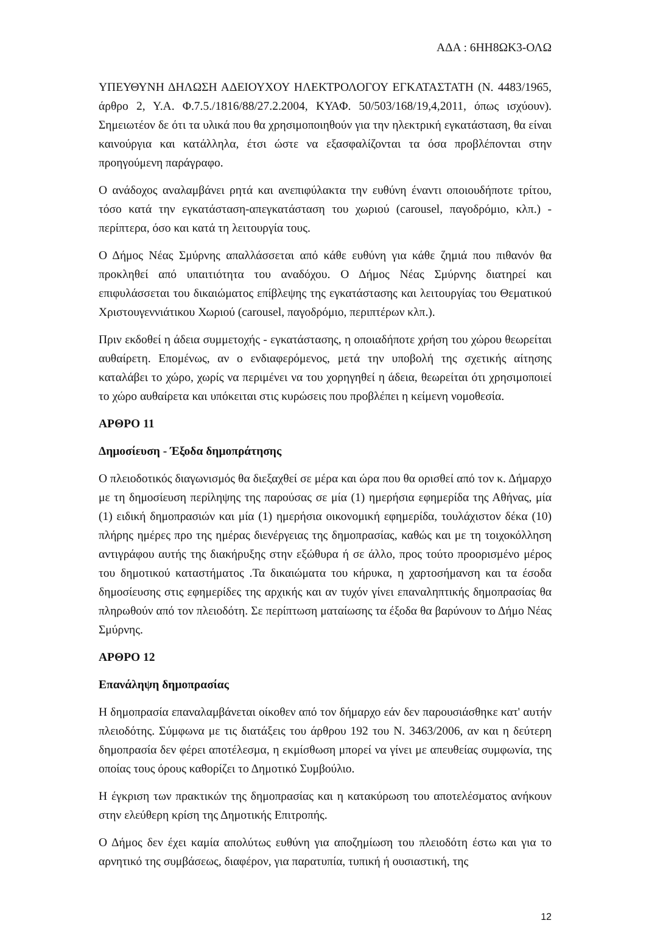ΑΔΑ : 6ΗΗ8ΩΚ3-ΟΛΩ
ΥΠΕΥΘΥΝΗ ΔΗΛΩΣΗ ΑΔΕΙΟΥΧΟΥ ΗΛΕΚΤΡΟΛΟΓΟΥ ΕΓΚΑΤΑΣΤΑΤΗ (Ν. 4483/1965, άρθρο 2, Υ.Α. Φ.7.5./1816/88/27.2.2004, ΚΥΑΦ. 50/503/168/19,4,2011, όπως ισχύουν). Σημειωτέον δε ότι τα υλικά που θα χρησιμοποιηθούν για την ηλεκτρική εγκατάσταση, θα είναι καινούργια και κατάλληλα, έτσι ώστε να εξασφαλίζονται τα όσα προβλέπονται στην προηγούμενη παράγραφο.
Ο ανάδοχος αναλαμβάνει ρητά και ανεπιφύλακτα την ευθύνη έναντι οποιουδήποτε τρίτου, τόσο κατά την εγκατάσταση-απεγκατάσταση του χωριού (carousel, παγοδρόμιο, κλπ.) - περίπτερα, όσο και κατά τη λειτουργία τους.
Ο Δήμος Νέας Σμύρνης απαλλάσσεται από κάθε ευθύνη για κάθε ζημιά που πιθανόν θα προκληθεί από υπαιτιότητα του αναδόχου. Ο Δήμος Νέας Σμύρνης διατηρεί και επιφυλάσσεται του δικαιώματος επίβλεψης της εγκατάστασης και λειτουργίας του Θεματικού Χριστουγεννιάτικου Χωριού (carousel, παγοδρόμιο, περιπτέρων κλπ.).
Πριν εκδοθεί η άδεια συμμετοχής - εγκατάστασης, η οποιαδήποτε χρήση του χώρου θεωρείται αυθαίρετη. Επομένως, αν ο ενδιαφερόμενος, μετά την υποβολή της σχετικής αίτησης καταλάβει το χώρο, χωρίς να περιμένει να του χορηγηθεί η άδεια, θεωρείται ότι χρησιμοποιεί το χώρο αυθαίρετα και υπόκειται στις κυρώσεις που προβλέπει η κείμενη νομοθεσία.
ΑΡΘΡΟ 11
Δημοσίευση - Έξοδα δημοπράτησης
Ο πλειοδοτικός διαγωνισμός θα διεξαχθεί σε μέρα και ώρα που θα ορισθεί από τον κ. Δήμαρχο με τη δημοσίευση περίληψης της παρούσας σε μία (1) ημερήσια εφημερίδα της Αθήνας, μία (1) ειδική δημοπρασιών και μία (1) ημερήσια οικονομική εφημερίδα, τουλάχιστον δέκα (10) πλήρης ημέρες προ της ημέρας διενέργειας της δημοπρασίας, καθώς και με τη τοιχοκόλληση αντιγράφου αυτής της διακήρυξης στην εξώθυρα ή σε άλλο, προς τούτο προορισμένο μέρος του δημοτικού καταστήματος .Τα δικαιώματα του κήρυκα, η χαρτοσήμανση και τα έσοδα δημοσίευσης στις εφημερίδες της αρχικής και αν τυχόν γίνει επαναληπτικής δημοπρασίας θα πληρωθούν από τον πλειοδότη. Σε περίπτωση ματαίωσης τα έξοδα θα βαρύνουν το Δήμο Νέας Σμύρνης.
ΑΡΘΡΟ 12
Επανάληψη δημοπρασίας
Η δημοπρασία επαναλαμβάνεται οίκοθεν από τον δήμαρχο εάν δεν παρουσιάσθηκε κατ' αυτήν πλειοδότης. Σύμφωνα με τις διατάξεις του άρθρου 192 του Ν. 3463/2006, αν και η δεύτερη δημοπρασία δεν φέρει αποτέλεσμα, η εκμίσθωση μπορεί να γίνει με απευθείας συμφωνία, της οποίας τους όρους καθορίζει το Δημοτικό Συμβούλιο.
Η έγκριση των πρακτικών της δημοπρασίας και η κατακύρωση του αποτελέσματος ανήκουν στην ελεύθερη κρίση της Δημοτικής Επιτροπής.
Ο Δήμος δεν έχει καμία απολύτως ευθύνη για αποζημίωση του πλειοδότη έστω και για το αρνητικό της συμβάσεως, διαφέρον, για παρατυπία, τυπική ή ουσιαστική, της
12